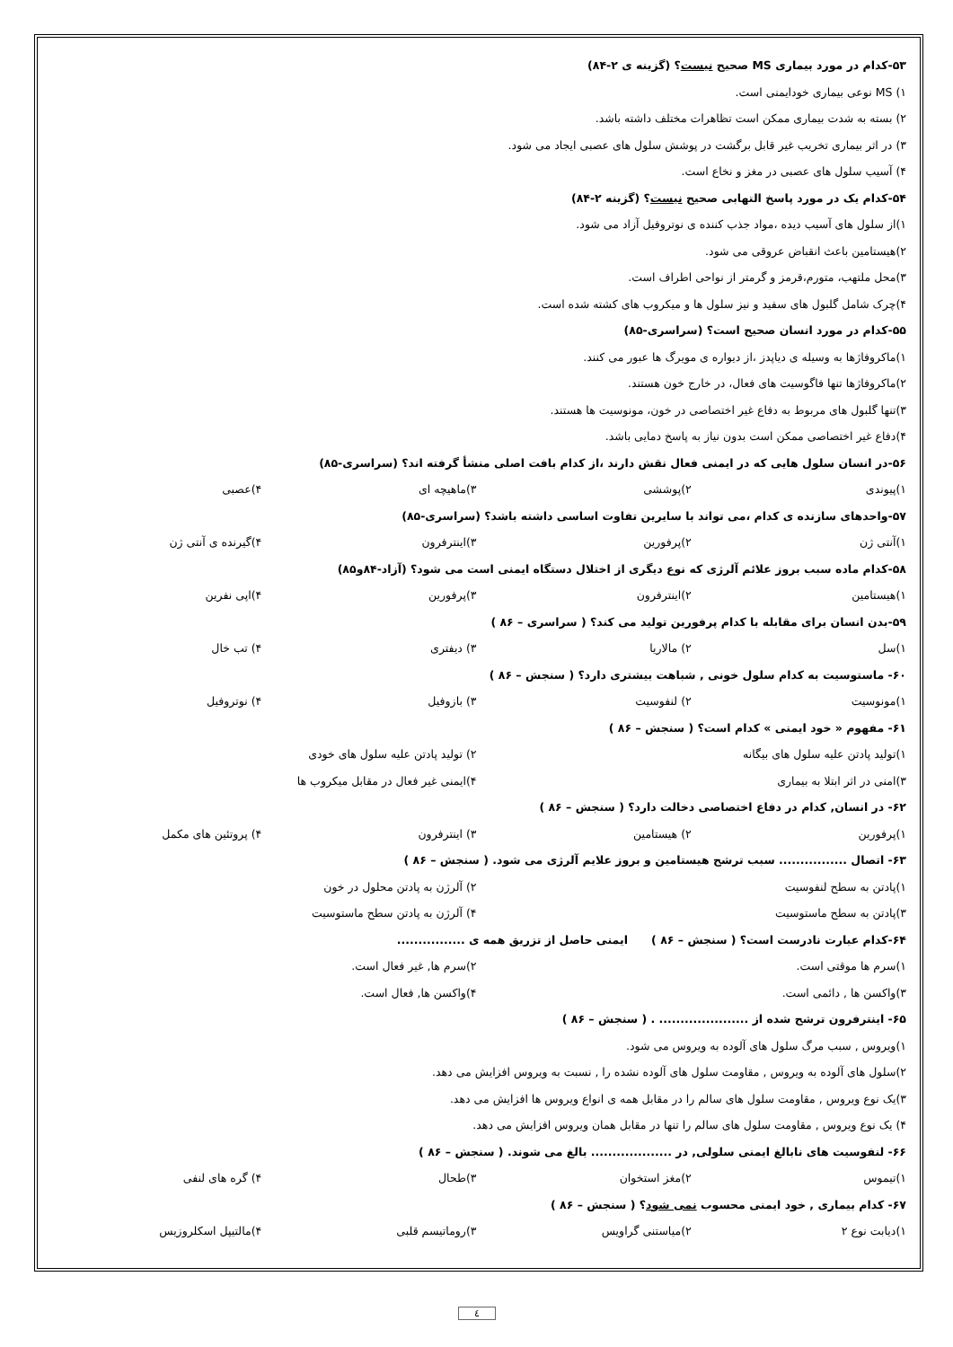۵۳-کدام در مورد بیماری MS صحیح نیست؟ (گزینه ی ۲-۸۴)
۱) MS نوعی بیماری خودایمنی است.
۲) بسته به شدت بیماری ممکن است تظاهرات مختلف داشته باشد.
۳) در اثر بیماری تخریب غیر قابل برگشت در پوشش سلول های عصبی ایجاد می شود.
۴) آسیب سلول های عصبی در مغز و نخاع است.
۵۴-کدام یک در مورد پاسخ التهابی صحیح نیست؟ (گزینه ۲-۸۴)
۱)از سلول های آسیب دیده ،مواد جذب کننده ی نوتروفیل آزاد می شود.
۲)هیستامین باعث انقباض عروقی می شود.
۳)محل ملتهب، متورم،قرمز و گرمتر از نواحی اطراف است.
۴)چرک شامل گلبول های سفید و نیز سلول ها و میکروب های کشته شده است.
۵۵-کدام در مورد انسان صحیح است؟ (سراسری-۸۵)
۱)ماکروفاژها به وسیله ی دیاپدز ،از دیواره ی مویرگ ها عبور می کنند.
۲)ماکروفاژها تنها فاگوسیت های فعال، در خارج خون هستند.
۳)تنها گلبول های مربوط به دفاع غیر اختصاصی در خون، مونوسیت ها هستند.
۴)دفاع غیر اختصاصی ممکن است بدون نیاز به پاسخ دمایی باشد.
۵۶-در انسان سلول هایی که در ایمنی فعال نقش دارند ،از کدام بافت اصلی منشأ گرفته اند؟ (سراسری-۸۵)
۱)پیوندی ۲)پوششی ۳)ماهیچه ای ۴)عصبی
۵۷-واحدهای سازنده ی کدام ،می تواند با سایرین تفاوت اساسی داشته باشد؟ (سراسری-۸۵)
۱)آنتی ژن ۲)پرفورین ۳)اینترفرون ۴)گیرنده ی آنتی ژن
۵۸-کدام ماده سبب بروز علائم آلرژی که نوع دیگری از اختلال دستگاه ایمنی است می شود؟ (آزاد-۸۴و۸۵)
۱)هیستامین ۲)اینترفرون ۳)پرفورین ۴)اپی نفرین
۵۹-بدن انسان برای مقابله با کدام پرفورین تولید می کند؟ ( سراسری – ۸۶ )
۱)سل ۲) مالاریا ۳) دیفتری ۴) تب خال
۶۰- ماستوسیت به کدام سلول خونی , شباهت بیشتری دارد؟ ( سنجش – ۸۶ )
۱)مونوسیت ۲) لنفوسیت ۳) بازوفیل ۴) نوتروفیل
۶۱- مفهوم « خود ایمنی » کدام است؟ ( سنجش – ۸۶ )
۱)تولید پادتن علیه سلول های بیگانه ۲) تولید پادتن علیه سلول های خودی
۳)امنی در اثر ابتلا به بیماری ۴)ایمنی غیر فعال در مقابل میکروب ها
۶۲- در انسان, کدام در دفاع اختصاصی دخالت دارد؟ ( سنجش – ۸۶ )
۱)پرفورین ۲) هیستامین ۳) اینترفرون ۴) پروتئین های مکمل
۶۳- اتصال ................ سبب ترشح هیستامین و بروز علایم آلرژی می شود. ( سنجش – ۸۶ )
۱)پادتن به سطح لنفوسیت ۲) آلرژن به پادتن محلول در خون
۳)پادتن به سطح ماستوسیت ۴) آلرژن به پادتن سطح ماستوسیت
۶۴-کدام عبارت نادرست است؟ ( سنجش – ۸۶ ) ایمنی حاصل از تزریق همه ی ................
۱)سرم ها موقتی است. ۲)سرم ها, غیر فعال است.
۳)واکسن ها , دائمی است. ۴)واکسن ها, فعال است.
۶۵- اینترفرون ترشح شده از ..................... . ( سنجش – ۸۶ )
۱)ویروس , سبب مرگ سلول های آلوده به ویروس می شود.
۲)سلول های آلوده به ویروس , مقاومت سلول های آلوده نشده را , نسبت به ویروس افزایش می دهد.
۳)یک نوع ویروس , مقاومت سلول های سالم را در مقابل همه ی انواع ویروس ها افزایش می دهد.
۴) یک نوع ویروس , مقاومت سلول های سالم را تنها در مقابل همان ویروس افزایش می دهد.
۶۶- لنفوسیت های نابالغ ایمنی سلولی, در ................... بالغ می شوند. ( سنجش – ۸۶ )
۱)تیموس ۲)مغز استخوان ۳)طحال ۴) گره های لنفی
۶۷- کدام بیماری , خود ایمنی محسوب نمی شود؟ ( سنجش – ۸۶ )
۱)دیابت نوع ۲ ۲)میاستنی گراویس ۳)روماتیسم قلبی ۴)مالتیپل اسکلروزیس
٤